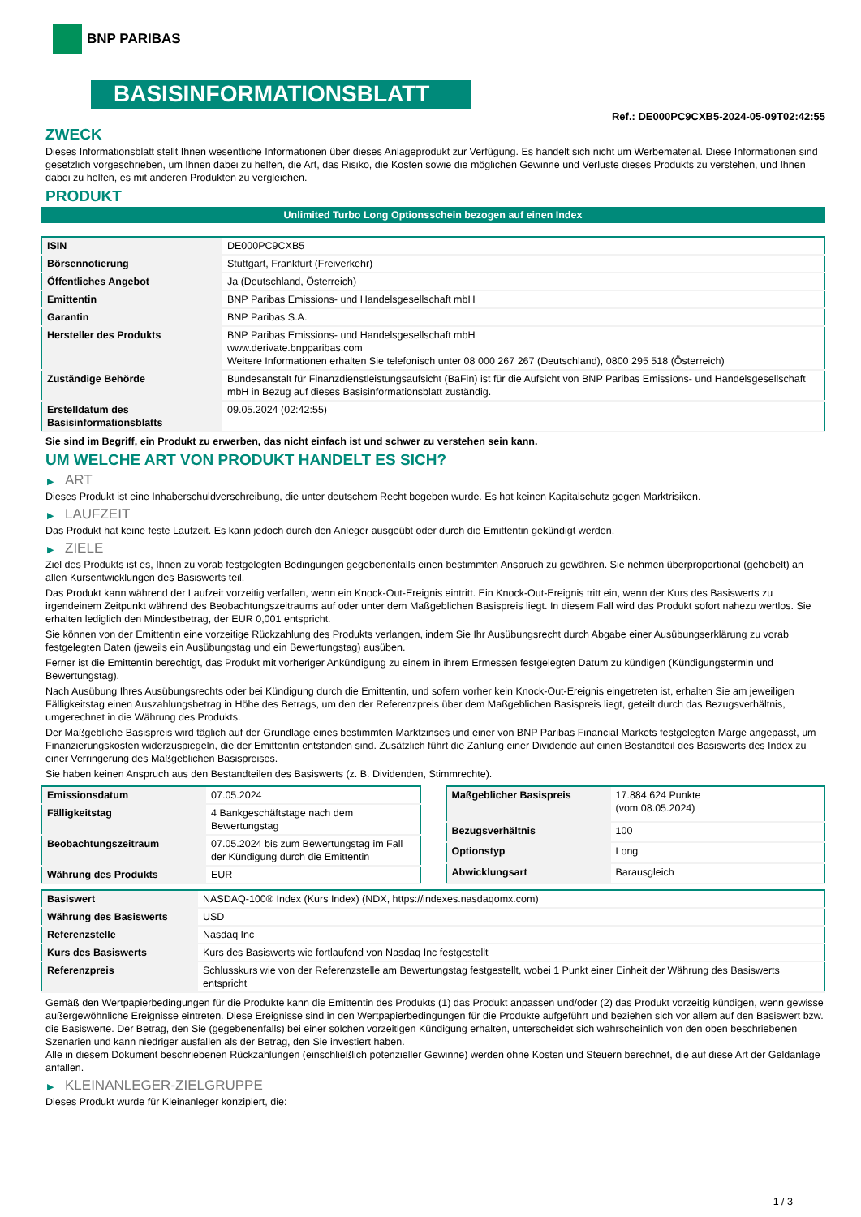BNP PARIBAS
BASISINFORMATIONSBLATT
Ref.: DE000PC9CXB5-2024-05-09T02:42:55
ZWECK
Dieses Informationsblatt stellt Ihnen wesentliche Informationen über dieses Anlageprodukt zur Verfügung. Es handelt sich nicht um Werbematerial. Diese Informationen sind gesetzlich vorgeschrieben, um Ihnen dabei zu helfen, die Art, das Risiko, die Kosten sowie die möglichen Gewinne und Verluste dieses Produkts zu verstehen, und Ihnen dabei zu helfen, es mit anderen Produkten zu vergleichen.
PRODUKT
Unlimited Turbo Long Optionsschein bezogen auf einen Index
| ISIN | DE000PC9CXB5 |
| Börsennotierung | Stuttgart, Frankfurt (Freiverkehr) |
| Öffentliches Angebot | Ja (Deutschland, Österreich) |
| Emittentin | BNP Paribas Emissions- und Handelsgesellschaft mbH |
| Garantin | BNP Paribas S.A. |
| Hersteller des Produkts | BNP Paribas Emissions- und Handelsgesellschaft mbH www.derivate.bnpparibas.com Weitere Informationen erhalten Sie telefonisch unter 08 000 267 267 (Deutschland), 0800 295 518 (Österreich) |
| Zuständige Behörde | Bundesanstalt für Finanzdienstleistungsaufsicht (BaFin) ist für die Aufsicht von BNP Paribas Emissions- und Handelsgesellschaft mbH in Bezug auf dieses Basisinformationsblatt zuständig. |
| Erstelldatum des Basisinformationsblatts | 09.05.2024 (02:42:55) |
Sie sind im Begriff, ein Produkt zu erwerben, das nicht einfach ist und schwer zu verstehen sein kann.
UM WELCHE ART VON PRODUKT HANDELT ES SICH?
▶ ART
Dieses Produkt ist eine Inhaberschuldverschreibung, die unter deutschem Recht begeben wurde. Es hat keinen Kapitalschutz gegen Marktrisiken.
▶ LAUFZEIT
Das Produkt hat keine feste Laufzeit. Es kann jedoch durch den Anleger ausgeübt oder durch die Emittentin gekündigt werden.
▶ ZIELE
Ziel des Produkts ist es, Ihnen zu vorab festgelegten Bedingungen gegebenenfalls einen bestimmten Anspruch zu gewähren. Sie nehmen überproportional (gehebelt) an allen Kursentwicklungen des Basiswerts teil.
Das Produkt kann während der Laufzeit vorzeitig verfallen, wenn ein Knock-Out-Ereignis eintritt. Ein Knock-Out-Ereignis tritt ein, wenn der Kurs des Basiswerts zu irgendeinem Zeitpunkt während des Beobachtungszeitraums auf oder unter dem Maßgeblichen Basispreis liegt. In diesem Fall wird das Produkt sofort nahezu wertlos. Sie erhalten lediglich den Mindestbetrag, der EUR 0,001 entspricht.
Sie können von der Emittentin eine vorzeitige Rückzahlung des Produkts verlangen, indem Sie Ihr Ausübungsrecht durch Abgabe einer Ausübungserklärung zu vorab festgelegten Daten (jeweils ein Ausübungstag und ein Bewertungstag) ausüben.
Ferner ist die Emittentin berechtigt, das Produkt mit vorheriger Ankündigung zu einem in ihrem Ermessen festgelegten Datum zu kündigen (Kündigungstermin und Bewertungstag).
Nach Ausübung Ihres Ausübungsrechts oder bei Kündigung durch die Emittentin, und sofern vorher kein Knock-Out-Ereignis eingetreten ist, erhalten Sie am jeweiligen Fälligkeitstag einen Auszahlungsbetrag in Höhe des Betrags, um den der Referenzpreis über dem Maßgeblichen Basispreis liegt, geteilt durch das Bezugsverhältnis, umgerechnet in die Währung des Produkts.
Der Maßgebliche Basispreis wird täglich auf der Grundlage eines bestimmten Marktzinses und einer von BNP Paribas Financial Markets festgelegten Marge angepasst, um Finanzierungskosten widerzuspiegeln, die der Emittentin entstanden sind. Zusätzlich führt die Zahlung einer Dividende auf einen Bestandteil des Basiswerts des Index zu einer Verringerung des Maßgeblichen Basispreises.
Sie haben keinen Anspruch aus den Bestandteilen des Basiswerts (z. B. Dividenden, Stimmrechte).
| Emissionsdatum | 07.05.2024 |
| Fälligkeitstag | 4 Bankgeschäftstage nach dem Bewertungstag |
| Beobachtungszeitraum | 07.05.2024 bis zum Bewertungstag im Fall der Kündigung durch die Emittentin |
| Währung des Produkts | EUR |
| Maßgeblicher Basispreis | 17.884,624 Punkte (vom 08.05.2024) |
| Bezugsverhältnis | 100 |
| Optionstyp | Long |
| Abwicklungsart | Barausgleich |
| Basiswert | NASDAQ-100® Index (Kurs Index) (NDX, https://indexes.nasdaqomx.com) |
| Währung des Basiswerts | USD |
| Referenzstelle | Nasdaq Inc |
| Kurs des Basiswerts | Kurs des Basiswerts wie fortlaufend von Nasdaq Inc festgestellt |
| Referenzpreis | Schlusskurs wie von der Referenzstelle am Bewertungstag festgestellt, wobei 1 Punkt einer Einheit der Währung des Basiswerts entspricht |
Gemäß den Wertpapierbedingungen für die Produkte kann die Emittentin des Produkts (1) das Produkt anpassen und/oder (2) das Produkt vorzeitig kündigen, wenn gewisse außergewöhnliche Ereignisse eintreten. Diese Ereignisse sind in den Wertpapierbedingungen für die Produkte aufgeführt und beziehen sich vor allem auf den Basiswert bzw. die Basiswerte. Der Betrag, den Sie (gegebenenfalls) bei einer solchen vorzeitigen Kündigung erhalten, unterscheidet sich wahrscheinlich von den oben beschriebenen Szenarien und kann niedriger ausfallen als der Betrag, den Sie investiert haben.
Alle in diesem Dokument beschriebenen Rückzahlungen (einschließlich potenzieller Gewinne) werden ohne Kosten und Steuern berechnet, die auf diese Art der Geldanlage anfallen.
▶ KLEINANLEGER-ZIELGRUPPE
Dieses Produkt wurde für Kleinanleger konzipiert, die:
1 / 3